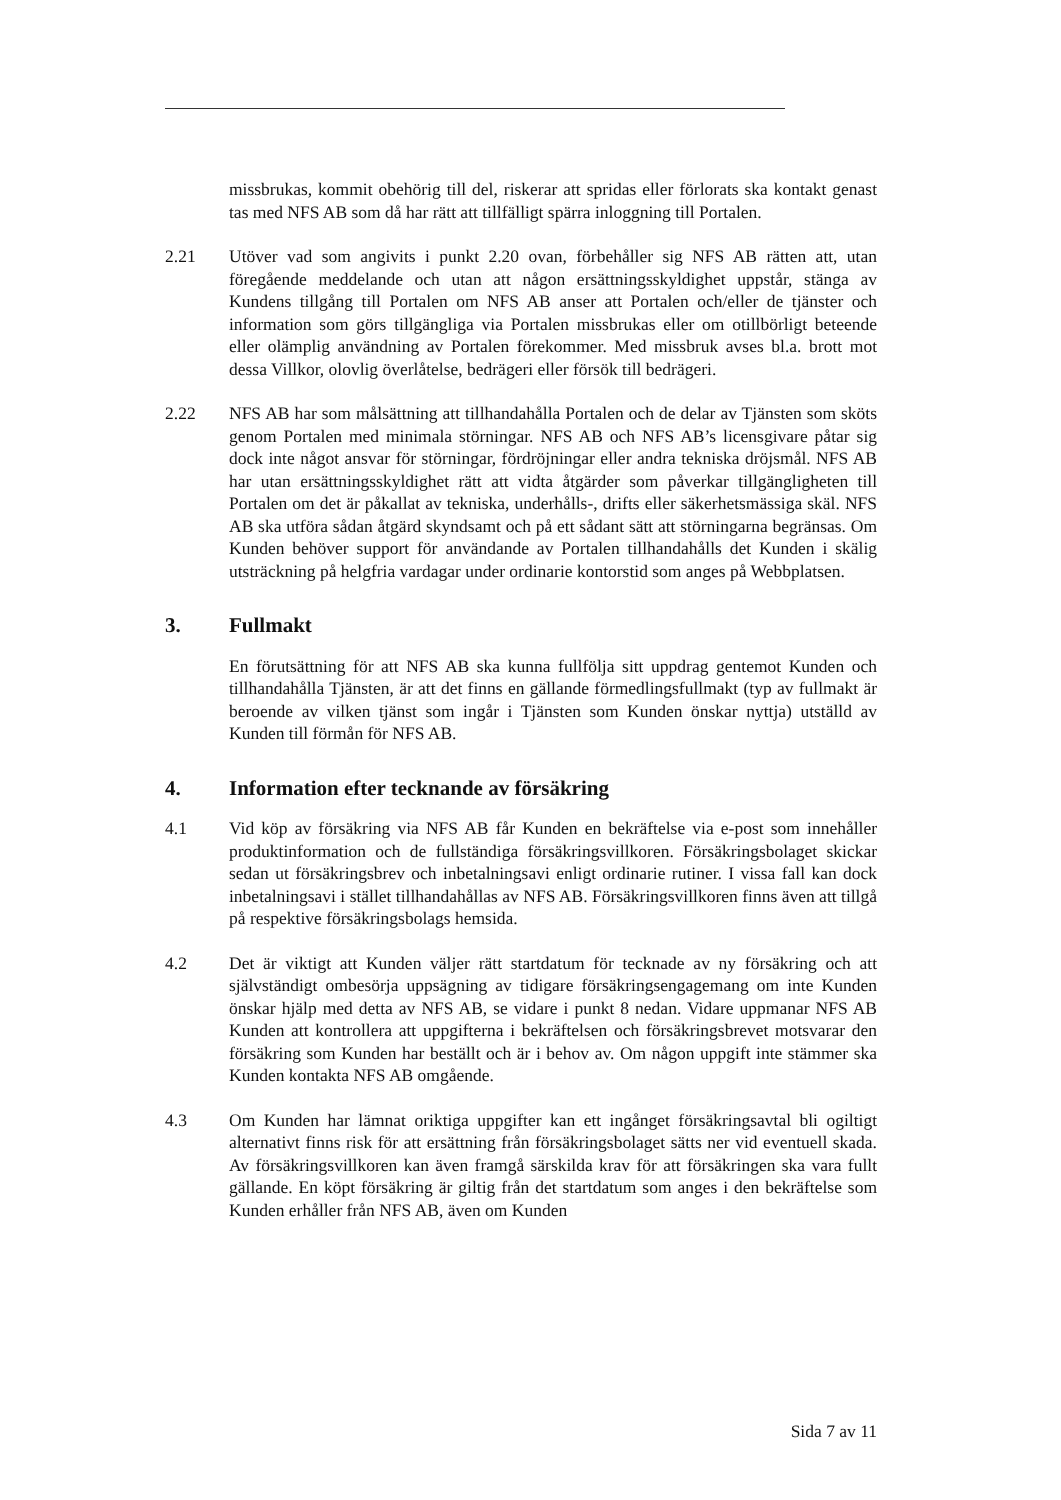missbrukas, kommit obehörig till del, riskerar att spridas eller förlorats ska kontakt genast tas med NFS AB som då har rätt att tillfälligt spärra inloggning till Portalen.
2.21 Utöver vad som angivits i punkt 2.20 ovan, förbehåller sig NFS AB rätten att, utan föregående meddelande och utan att någon ersättningsskyldighet uppstår, stänga av Kundens tillgång till Portalen om NFS AB anser att Portalen och/eller de tjänster och information som görs tillgängliga via Portalen missbrukas eller om otillbörligt beteende eller olämplig användning av Portalen förekommer. Med missbruk avses bl.a. brott mot dessa Villkor, olovlig överlåtelse, bedrägeri eller försök till bedrägeri.
2.22 NFS AB har som målsättning att tillhandahålla Portalen och de delar av Tjänsten som sköts genom Portalen med minimala störningar. NFS AB och NFS AB’s licensgivare påtar sig dock inte något ansvar för störningar, fördröjningar eller andra tekniska dröjsmål. NFS AB har utan ersättningsskyldighet rätt att vidta åtgärder som påverkar tillgängligheten till Portalen om det är påkallat av tekniska, underhålls-, drifts eller säkerhetsmässiga skäl. NFS AB ska utföra sådan åtgärd skyndsamt och på ett sådant sätt att störningarna begränsas. Om Kunden behöver support för användande av Portalen tillhandahålls det Kunden i skälig utsträckning på helgfria vardagar under ordinarie kontorstid som anges på Webbplatsen.
3. Fullmakt
En förutsättning för att NFS AB ska kunna fullfölja sitt uppdrag gentemot Kunden och tillhandahålla Tjänsten, är att det finns en gällande förmedlingsfullmakt (typ av fullmakt är beroende av vilken tjänst som ingår i Tjänsten som Kunden önskar nyttja) utställd av Kunden till förmån för NFS AB.
4. Information efter tecknande av försäkring
4.1 Vid köp av försäkring via NFS AB får Kunden en bekräftelse via e-post som innehåller produktinformation och de fullständiga försäkringsvillkoren. Försäkringsbolaget skickar sedan ut försäkringsbrev och inbetalningsavi enligt ordinarie rutiner. I vissa fall kan dock inbetalningsavi i stället tillhandahållas av NFS AB. Försäkringsvillkoren finns även att tillgå på respektive försäkringsbolags hemsida.
4.2 Det är viktigt att Kunden väljer rätt startdatum för tecknade av ny försäkring och att självständigt ombesörja uppsägning av tidigare försäkringsengagemang om inte Kunden önskar hjälp med detta av NFS AB, se vidare i punkt 8 nedan. Vidare uppmanar NFS AB Kunden att kontrollera att uppgifterna i bekräftelsen och försäkringsbrevet motsvarar den försäkring som Kunden har beställt och är i behov av. Om någon uppgift inte stämmer ska Kunden kontakta NFS AB omgående.
4.3 Om Kunden har lämnat oriktiga uppgifter kan ett ingånget försäkringsavtal bli ogiltigt alternativt finns risk för att ersättning från försäkringsbolaget sätts ner vid eventuell skada. Av försäkringsvillkoren kan även framgå särskilda krav för att försäkringen ska vara fullt gällande. En köpt försäkring är giltig från det startdatum som anges i den bekräftelse som Kunden erhåller från NFS AB, även om Kunden
Sida 7 av 11